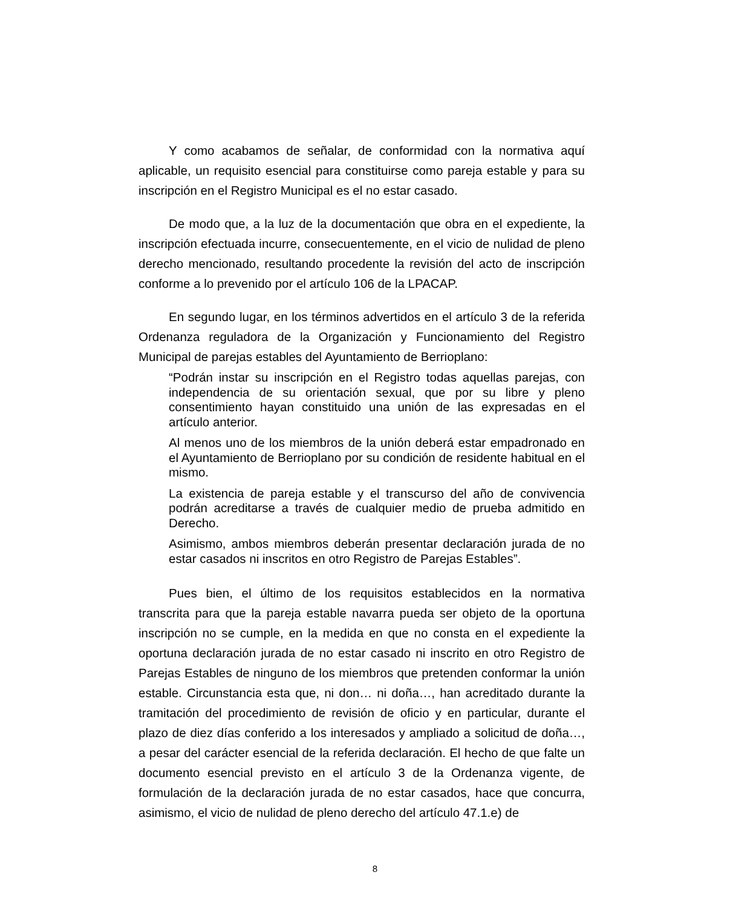Y como acabamos de señalar, de conformidad con la normativa aquí aplicable, un requisito esencial para constituirse como pareja estable y para su inscripción en el Registro Municipal es el no estar casado.
De modo que, a la luz de la documentación que obra en el expediente, la inscripción efectuada incurre, consecuentemente, en el vicio de nulidad de pleno derecho mencionado, resultando procedente la revisión del acto de inscripción conforme a lo prevenido por el artículo 106 de la LPACAP.
En segundo lugar, en los términos advertidos en el artículo 3 de la referida Ordenanza reguladora de la Organización y Funcionamiento del Registro Municipal de parejas estables del Ayuntamiento de Berrioplano:
“Podrán instar su inscripción en el Registro todas aquellas parejas, con independencia de su orientación sexual, que por su libre y pleno consentimiento hayan constituido una unión de las expresadas en el artículo anterior.
Al menos uno de los miembros de la unión deberá estar empadronado en el Ayuntamiento de Berrioplano por su condición de residente habitual en el mismo.
La existencia de pareja estable y el transcurso del año de convivencia podrán acreditarse a través de cualquier medio de prueba admitido en Derecho.
Asimismo, ambos miembros deberán presentar declaración jurada de no estar casados ni inscritos en otro Registro de Parejas Estables”.
Pues bien, el último de los requisitos establecidos en la normativa transcrita para que la pareja estable navarra pueda ser objeto de la oportuna inscripción no se cumple, en la medida en que no consta en el expediente la oportuna declaración jurada de no estar casado ni inscrito en otro Registro de Parejas Estables de ninguno de los miembros que pretenden conformar la unión estable. Circunstancia esta que, ni don… ni doña…, han acreditado durante la tramitación del procedimiento de revisión de oficio y en particular, durante el plazo de diez días conferido a los interesados y ampliado a solicitud de doña…, a pesar del carácter esencial de la referida declaración. El hecho de que falte un documento esencial previsto en el artículo 3 de la Ordenanza vigente, de formulación de la declaración jurada de no estar casados, hace que concurra, asimismo, el vicio de nulidad de pleno derecho del artículo 47.1.e) de
8